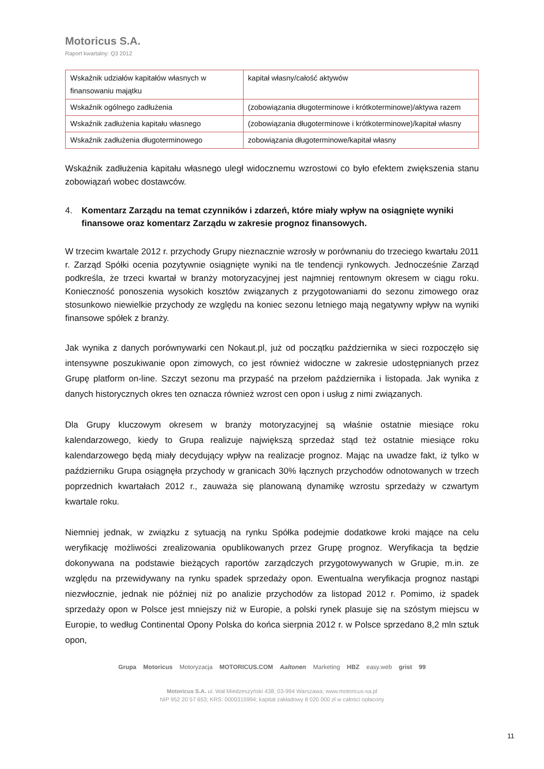Motoricus S.A.
Raport kwartalny: Q3 2012
| Wskaźnik udziałów kapitałów własnych w finansowaniu majątku | kapitał własny/całość aktywów |
| Wskaźnik ogólnego zadłużenia | (zobowiązania długoterminowe i krótkoterminowe)/aktywa razem |
| Wskaźnik zadłużenia kapitału własnego | (zobowiązania długoterminowe i krótkoterminowe)/kapitał własny |
| Wskaźnik zadłużenia długoterminowego | zobowiązania długoterminowe/kapitał własny |
Wskaźnik zadłużenia kapitału własnego uległ widocznemu wzrostowi co było efektem zwiększenia stanu zobowiązań wobec dostawców.
4. Komentarz Zarządu na temat czynników i zdarzeń, które miały wpływ na osiągnięte wyniki finansowe oraz komentarz Zarządu w zakresie prognoz finansowych.
W trzecim kwartale 2012 r. przychody Grupy nieznacznie wzrosły w porównaniu do trzeciego kwartału 2011 r. Zarząd Spółki ocenia pozytywnie osiągnięte wyniki na tle tendencji rynkowych. Jednocześnie Zarząd podkreśla, że trzeci kwartał w branży motoryzacyjnej jest najmniej rentownym okresem w ciągu roku. Konieczność ponoszenia wysokich kosztów związanych z przygotowaniami do sezonu zimowego oraz stosunkowo niewielkie przychody ze względu na koniec sezonu letniego mają negatywny wpływ na wyniki finansowe spółek z branży.
Jak wynika z danych porównywarki cen Nokaut.pl, już od początku października w sieci rozpoczęło się intensywne poszukiwanie opon zimowych, co jest również widoczne w zakresie udostępnianych przez Grupę platform on-line. Szczyt sezonu ma przypaść na przełom października i listopada. Jak wynika z danych historycznych okres ten oznacza również wzrost cen opon i usług z nimi związanych.
Dla Grupy kluczowym okresem w branży motoryzacyjnej są właśnie ostatnie miesiące roku kalendarzowego, kiedy to Grupa realizuje największą sprzedaż stąd też ostatnie miesiące roku kalendarzowego będą miały decydujący wpływ na realizacje prognoz. Mając na uwadze fakt, iż tylko w październiku Grupa osiągnęła przychody w granicach 30% łącznych przychodów odnotowanych w trzech poprzednich kwartałach 2012 r., zauważa się planowaną dynamikę wzrostu sprzedaży w czwartym kwartale roku.
Niemniej jednak, w związku z sytuacją na rynku Spółka podejmie dodatkowe kroki mające na celu weryfikację możliwości zrealizowania opublikowanych przez Grupę prognoz. Weryfikacja ta będzie dokonywana na podstawie bieżących raportów zarządczych przygotowywanych w Grupie, m.in. ze względu na przewidywany na rynku spadek sprzedaży opon. Ewentualna weryfikacja prognoz nastąpi niezwłocznie, jednak nie później niż po analizie przychodów za listopad 2012 r. Pomimo, iż spadek sprzedaży opon w Polsce jest mniejszy niż w Europie, a polski rynek plasuje się na szóstym miejscu w Europie, to według Continental Opony Polska do końca sierpnia 2012 r. w Polsce sprzedano 8,2 mln sztuk opon,
Grupa Motoricus Motoryzacja MOTORICUS.COM Aaltonen Marketing HBZ easy.web grist 99
Motoricus S.A. ul. Wał Miedzeszyński 438; 03-994 Warszawa; www.motoricus-sa.pl
NIP 952 20 57 653; KRS: 0000315994; kapitał zakładowy 8 020 000 zł w całości opłacony
11